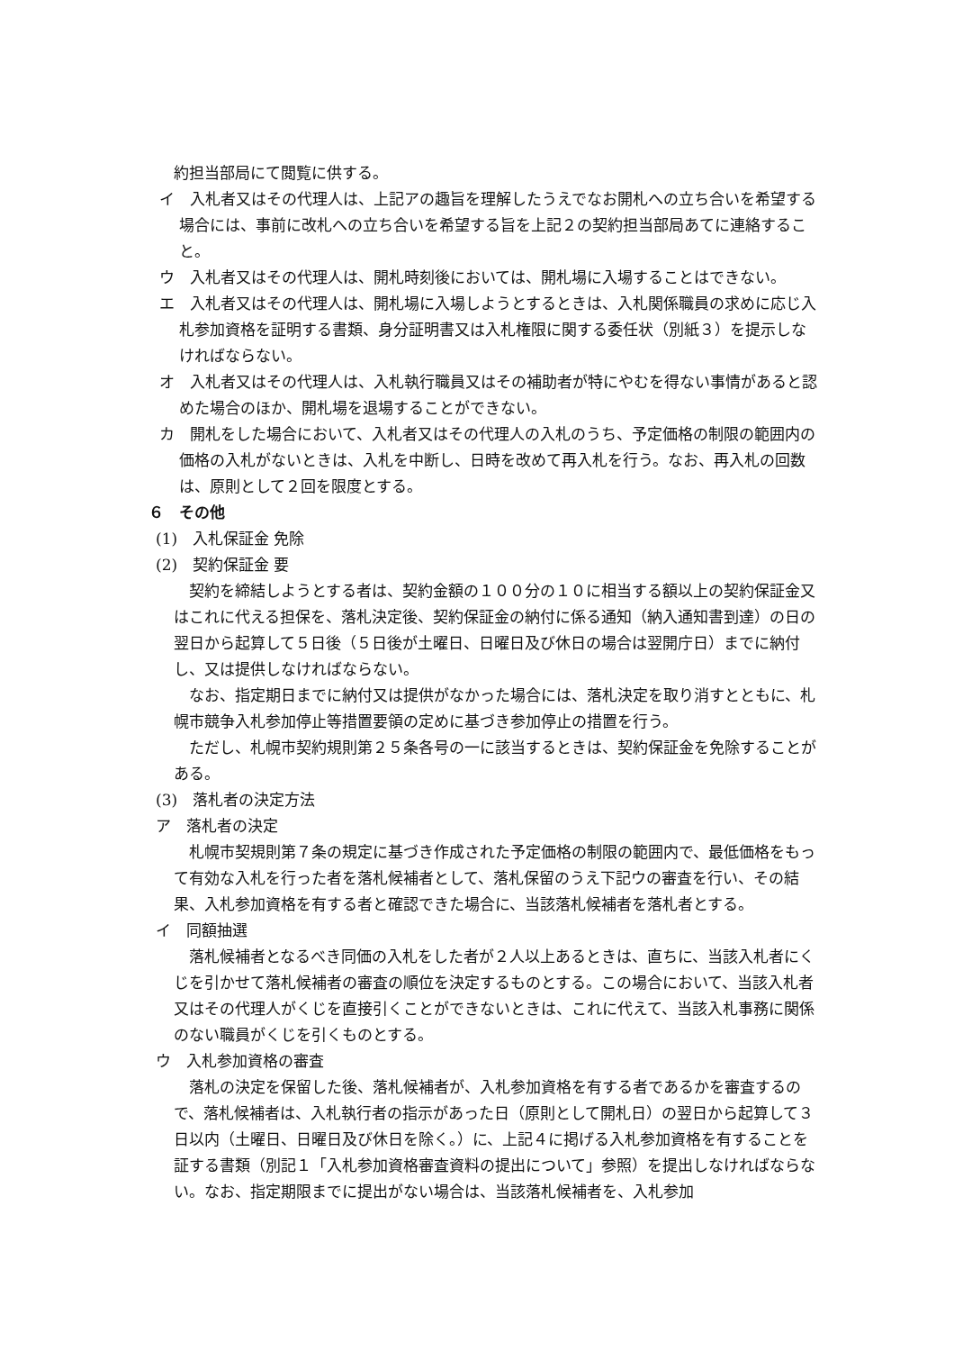約担当部局にて閲覧に供する。
イ　入札者又はその代理人は、上記アの趣旨を理解したうえでなお開札への立ち合いを希望する場合には、事前に改札への立ち合いを希望する旨を上記２の契約担当部局あてに連絡すること。
ウ　入札者又はその代理人は、開札時刻後においては、開札場に入場することはできない。
エ　入札者又はその代理人は、開札場に入場しようとするときは、入札関係職員の求めに応じ入札参加資格を証明する書類、身分証明書又は入札権限に関する委任状（別紙３）を提示しなければならない。
オ　入札者又はその代理人は、入札執行職員又はその補助者が特にやむを得ない事情があると認めた場合のほか、開札場を退場することができない。
カ　開札をした場合において、入札者又はその代理人の入札のうち、予定価格の制限の範囲内の価格の入札がないときは、入札を中断し、日時を改めて再入札を行う。なお、再入札の回数は、原則として２回を限度とする。
６　その他
(1)　入札保証金 免除
(2)　契約保証金 要
契約を締結しようとする者は、契約金額の１００分の１０に相当する額以上の契約保証金又はこれに代える担保を、落札決定後、契約保証金の納付に係る通知（納入通知書到達）の日の翌日から起算して５日後（５日後が土曜日、日曜日及び休日の場合は翌開庁日）までに納付し、又は提供しなければならない。
なお、指定期日までに納付又は提供がなかった場合には、落札決定を取り消すとともに、札幌市競争入札参加停止等措置要領の定めに基づき参加停止の措置を行う。
ただし、札幌市契約規則第２５条各号の一に該当するときは、契約保証金を免除することがある。
(3)　落札者の決定方法
ア　落札者の決定
札幌市契規則第７条の規定に基づき作成された予定価格の制限の範囲内で、最低価格をもって有効な入札を行った者を落札候補者として、落札保留のうえ下記ウの審査を行い、その結果、入札参加資格を有する者と確認できた場合に、当該落札候補者を落札者とする。
イ　同額抽選
落札候補者となるべき同価の入札をした者が２人以上あるときは、直ちに、当該入札者にくじを引かせて落札候補者の審査の順位を決定するものとする。この場合において、当該入札者又はその代理人がくじを直接引くことができないときは、これに代えて、当該入札事務に関係のない職員がくじを引くものとする。
ウ　入札参加資格の審査
落札の決定を保留した後、落札候補者が、入札参加資格を有する者であるかを審査するので、落札候補者は、入札執行者の指示があった日（原則として開札日）の翌日から起算して３日以内（土曜日、日曜日及び休日を除く。）に、上記４に掲げる入札参加資格を有することを証する書類（別記１「入札参加資格審査資料の提出について」参照）を提出しなければならない。なお、指定期限までに提出がない場合は、当該落札候補者を、入札参加